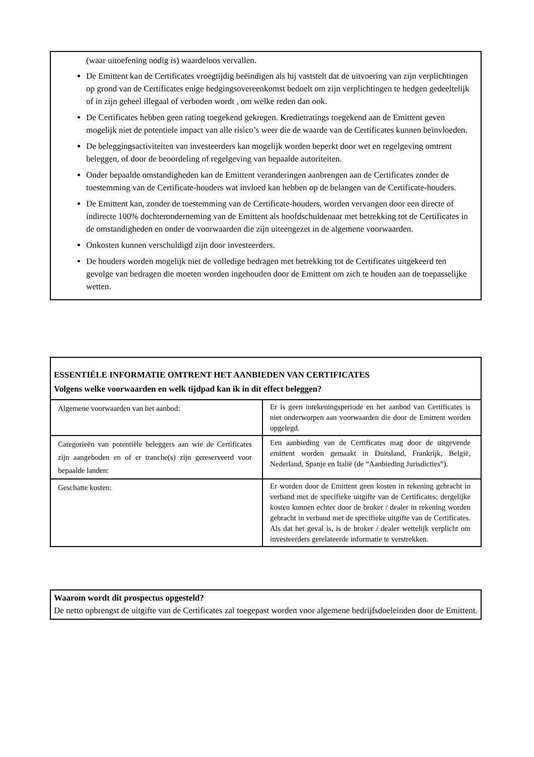(waar uitoefening nodig is) waardeloos vervallen.
De Emittent kan de Certificates vroegtijdig beëindigen als hij vaststelt dat de uitvoering van zijn verplichtingen op grond van de Certificates enige hedgingsovereenkomst bedoelt om zijn verplichtingen te hedgen gedeeltelijk of in zijn geheel illegaal of verboden wordt , om welke reden dan ook.
De Certificates hebben geen rating toegekend gekregen. Kredietratings toegekend aan de Emittent geven mogelijk niet de potentiele impact van alle risico’s weer die de waarde van de Certificates kunnen beïnvloeden.
De beleggingsactiviteiten van investeerders kan mogelijk worden beperkt door wet en regelgeving omtrent beleggen, of door de beoordeling of regelgeving van bepaalde autoriteiten.
Onder bepaalde omstandigheden kan de Emittent veranderingen aanbrengen aan de Certificates zonder de toestemming van de Certificate-houders wat invloed kan hebben op de belangen van de Certificate-houders.
De Emittent kan, zonder de toestemming van de Certificate-houders, worden vervangen door een directe of indirecte 100% dochteronderneming van de Emittent als hoofdschuldenaar met betrekking tot de Certificates in de omstandigheden en onder de voorwaarden die zijn uiteengezet in de algemene voorwaarden.
Onkosten kunnen verschuldigd zijn door investeerders.
De houders worden mogelijk niet de volledige bedragen met betrekking tot de Certificates uitgekeerd ten gevolge van bedragen die moeten worden ingehouden door de Emittent om zich te houden aan de toepasselijke wetten.
ESSENTIËLE INFORMATIE OMTRENT HET AANBIEDEN VAN CERTIFICATES
Volgens welke voorwaarden en welk tijdpad kan ik in dit effect beleggen?
| Algemene voorwaarden van het aanbod: | Er is geen intekeningsperiode en het aanbod van Certificates is niet onderworpen aan voorwaarden die door de Emittent worden opgelegd. |
| Categorieën van potentiële beleggers aan wie de Certificates zijn aangeboden en of er tranche(s) zijn gereserveerd voor bepaalde landen: | Een aanbieding van de Certificates mag door de uitgevende emittent worden gemaakt in Duitsland, Frankrijk, België, Nederland, Spanje en Italië (de “Aanbieding Jurisdicties”). |
| Geschatte kosten: | Er worden door de Emittent geen kosten in rekening gebracht in verband met de specifieke uitgifte van de Certificates; dergelijke kosten kunnen echter door de broker / dealer in rekening worden gebracht in verband met de specifieke uitgifte van de Certificates. Als dat het geval is, is de broker / dealer wettelijk verplicht om investeerders gerelateerde informatie te verstrekken. |
Waarom wordt dit prospectus opgesteld?
De netto opbrengst de uitgifte van de Certificates zal toegepast worden voor algemene bedrijfsdoeleinden door de Emittent.